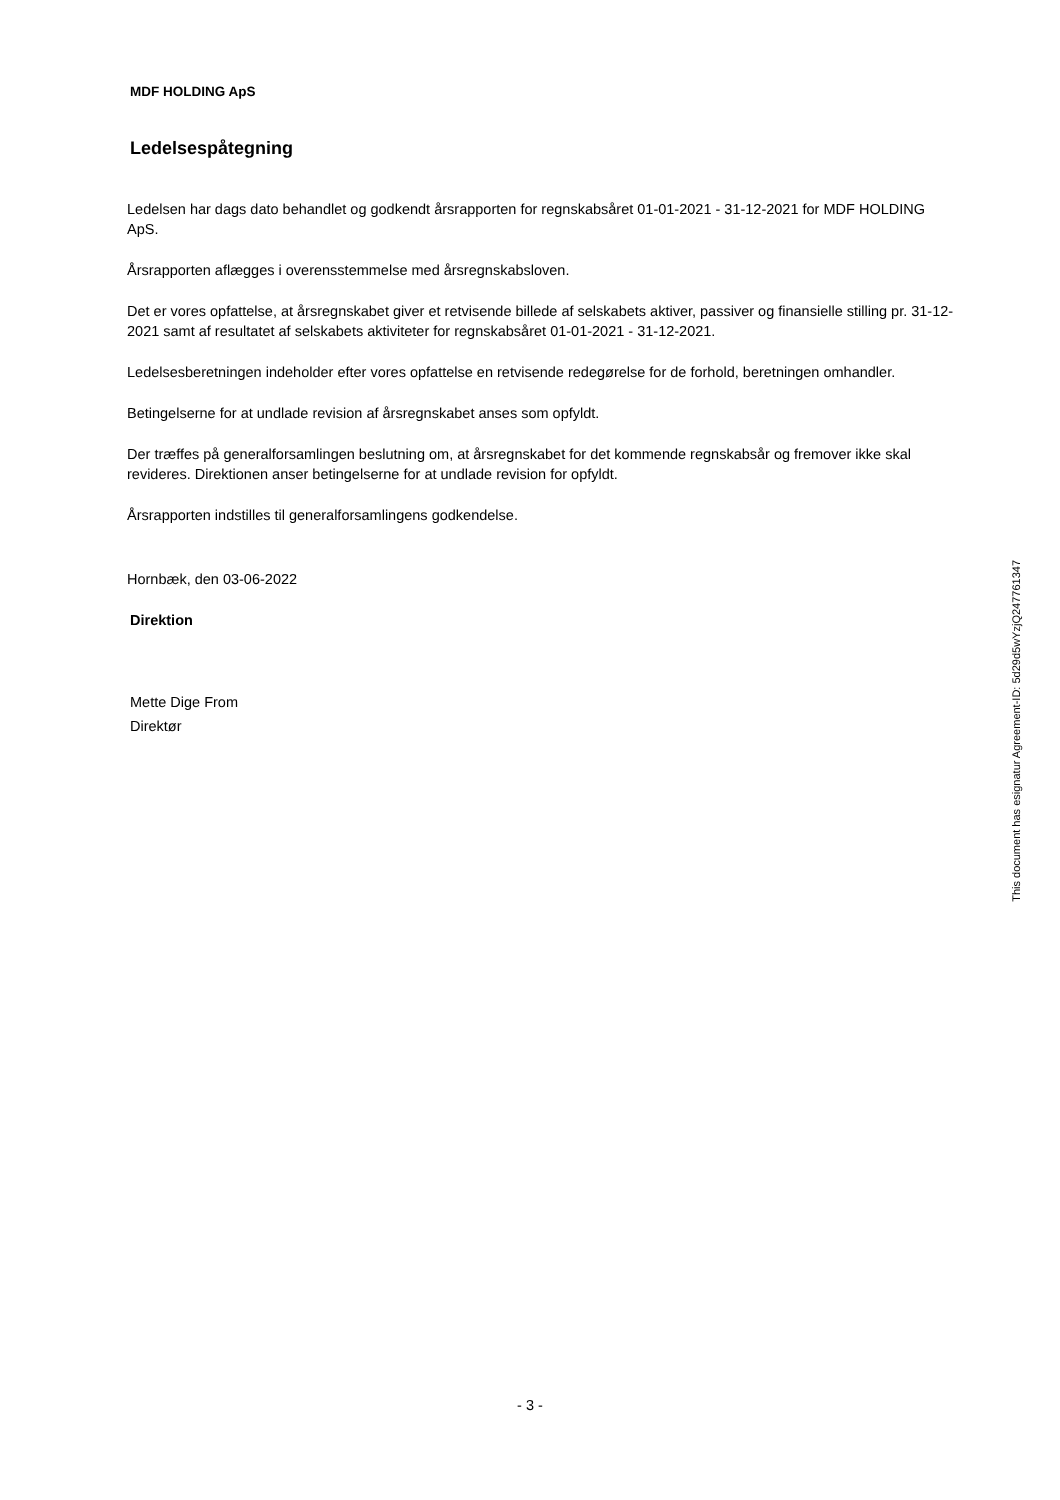MDF HOLDING ApS
Ledelsespåtegning
Ledelsen har dags dato behandlet og godkendt årsrapporten for regnskabsåret 01-01-2021 - 31-12-2021 for MDF HOLDING ApS.
Årsrapporten aflægges i overensstemmelse med årsregnskabsloven.
Det er vores opfattelse, at årsregnskabet giver et retvisende billede af selskabets aktiver, passiver og finansielle stilling pr. 31-12-2021 samt af resultatet af selskabets aktiviteter for regnskabsåret 01-01-2021 - 31-12-2021.
Ledelsesberetningen indeholder efter vores opfattelse en retvisende redegørelse for de forhold, beretningen omhandler.
Betingelserne for at undlade revision af årsregnskabet anses som opfyldt.
Der træffes på generalforsamlingen beslutning om, at årsregnskabet for det kommende regnskabsår og fremover ikke skal revideres. Direktionen anser betingelserne for at undlade revision for opfyldt.
Årsrapporten indstilles til generalforsamlingens godkendelse.
Hornbæk, den 03-06-2022
Direktion
Mette Dige From
Direktør
This document has esignatur Agreement-ID: 5d29d5wYzjQ247761347
- 3 -